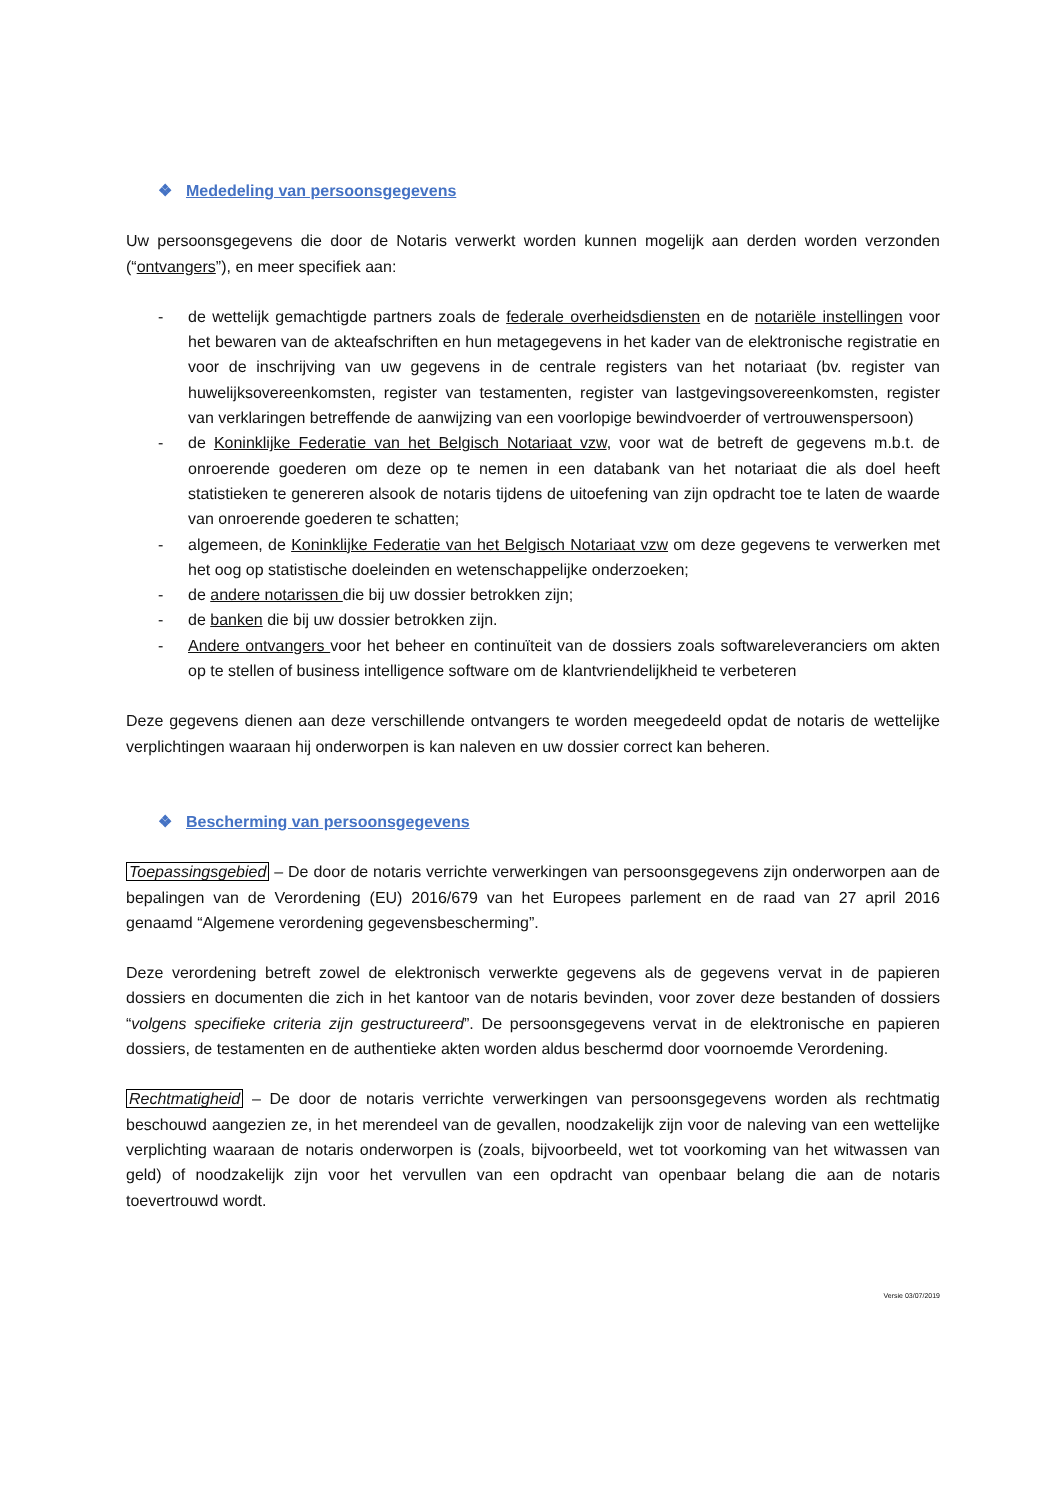❖ Mededeling van persoonsgegevens
Uw persoonsgegevens die door de Notaris verwerkt worden kunnen mogelijk aan derden worden verzonden (“ontvangers”), en meer specifiek aan:
- de wettelijk gemachtigde partners zoals de federale overheidsdiensten en de notariële instellingen voor het bewaren van de akteafschriften en hun metagegevens in het kader van de elektronische registratie en voor de inschrijving van uw gegevens in de centrale registers van het notariaat (bv. register van huwelijksovereenkomsten, register van testamenten, register van lastgevingsovereenkomsten, register van verklaringen betreffende de aanwijzing van een voorlopige bewindvoerder of vertrouwenspersoon)
- de Koninklijke Federatie van het Belgisch Notariaat vzw, voor wat de betreft de gegevens m.b.t. de onroerende goederen om deze op te nemen in een databank van het notariaat die als doel heeft statistieken te genereren alsook de notaris tijdens de uitoefening van zijn opdracht toe te laten de waarde van onroerende goederen te schatten;
- algemeen, de Koninklijke Federatie van het Belgisch Notariaat vzw om deze gegevens te verwerken met het oog op statistische doeleinden en wetenschappelijke onderzoeken;
- de andere notarissen die bij uw dossier betrokken zijn;
- de banken die bij uw dossier betrokken zijn.
- Andere ontvangers voor het beheer en continuïteit van de dossiers zoals softwareleveranciers om akten op te stellen of business intelligence software om de klantvriendelijkheid te verbeteren
Deze gegevens dienen aan deze verschillende ontvangers te worden meegedeeld opdat de notaris de wettelijke verplichtingen waaraan hij onderworpen is kan naleven en uw dossier correct kan beheren.
❖ Bescherming van persoonsgegevens
Toepassingsgebied – De door de notaris verrichte verwerkingen van persoonsgegevens zijn onderworpen aan de bepalingen van de Verordening (EU) 2016/679 van het Europees parlement en de raad van 27 april 2016 genaamd “Algemene verordening gegevensbescherming”.
Deze verordening betreft zowel de elektronisch verwerkte gegevens als de gegevens vervat in de papieren dossiers en documenten die zich in het kantoor van de notaris bevinden, voor zover deze bestanden of dossiers “volgens specifieke criteria zijn gestructureerd”. De persoonsgegevens vervat in de elektronische en papieren dossiers, de testamenten en de authentieke akten worden aldus beschermd door voornoemde Verordening.
Rechtmatigheid – De door de notaris verrichte verwerkingen van persoonsgegevens worden als rechtmatig beschouwd aangezien ze, in het merendeel van de gevallen, noodzakelijk zijn voor de naleving van een wettelijke verplichting waaraan de notaris onderworpen is (zoals, bijvoorbeeld, wet tot voorkoming van het witwassen van geld) of noodzakelijk zijn voor het vervullen van een opdracht van openbaar belang die aan de notaris toevertrouwd wordt.
Versie 03/07/2019